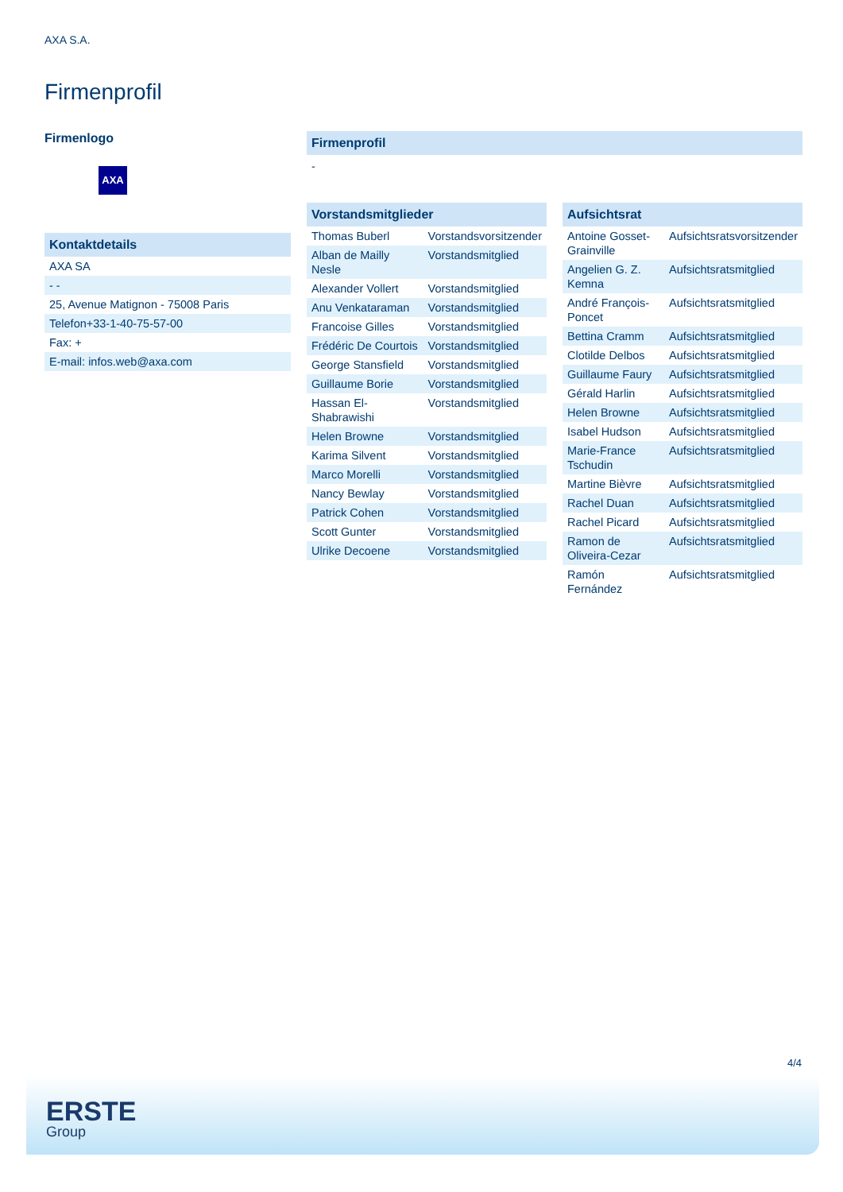AXA S.A.
Firmenprofil
Firmenlogo
AXA
Kontaktdetails
| AXA SA |
| - - |
| 25, Avenue Matignon - 75008 Paris |
| Telefon+33-1-40-75-57-00 |
| Fax: + |
| E-mail: infos.web@axa.com |
Firmenprofil
-
Vorstandsmitglieder
| Thomas Buberl | Vorstandsvorsitzender |
| Alban de Mailly Nesle | Vorstandsmitglied |
| Alexander Vollert | Vorstandsmitglied |
| Anu Venkataraman | Vorstandsmitglied |
| Francoise Gilles | Vorstandsmitglied |
| Frédéric De Courtois | Vorstandsmitglied |
| George Stansfield | Vorstandsmitglied |
| Guillaume Borie | Vorstandsmitglied |
| Hassan El-Shabrawishi | Vorstandsmitglied |
| Helen Browne | Vorstandsmitglied |
| Karima Silvent | Vorstandsmitglied |
| Marco Morelli | Vorstandsmitglied |
| Nancy Bewlay | Vorstandsmitglied |
| Patrick Cohen | Vorstandsmitglied |
| Scott Gunter | Vorstandsmitglied |
| Ulrike Decoene | Vorstandsmitglied |
Aufsichtsrat
| Antoine Gosset-Grainville | Aufsichtsratsvorsitzender |
| Angelien G. Z. Kemna | Aufsichtsratsmitglied |
| André François-Poncet | Aufsichtsratsmitglied |
| Bettina Cramm | Aufsichtsratsmitglied |
| Clotilde Delbos | Aufsichtsratsmitglied |
| Guillaume Faury | Aufsichtsratsmitglied |
| Gérald Harlin | Aufsichtsratsmitglied |
| Helen Browne | Aufsichtsratsmitglied |
| Isabel Hudson | Aufsichtsratsmitglied |
| Marie-France Tschudin | Aufsichtsratsmitglied |
| Martine Bièvre | Aufsichtsratsmitglied |
| Rachel Duan | Aufsichtsratsmitglied |
| Rachel Picard | Aufsichtsratsmitglied |
| Ramon de Oliveira-Cezar | Aufsichtsratsmitglied |
| Ramón Fernández | Aufsichtsratsmitglied |
4/4
ERSTE
Group